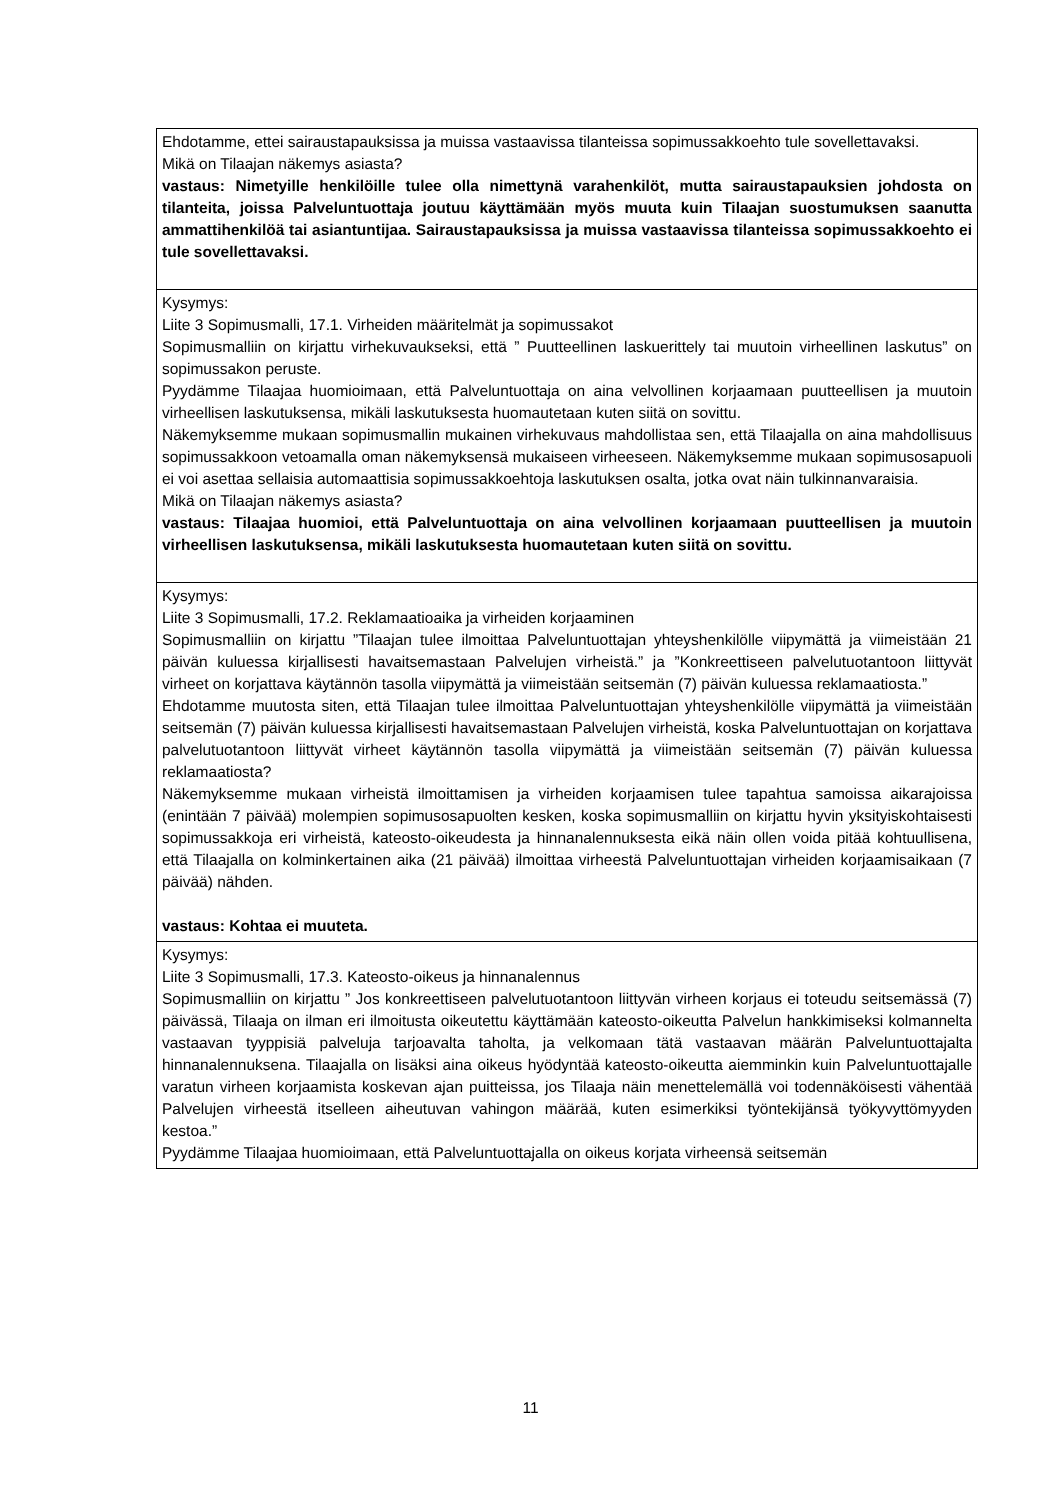| Ehdotamme, ettei sairaustapauksissa ja muissa vastaavissa tilanteissa sopimussakkoehto tule sovellettavaksi. Mikä on Tilaajan näkemys asiasta? vastaus: Nimetyille henkilöille tulee olla nimettynä varahenkilöt, mutta sairaustapauksien johdosta on tilanteita, joissa Palveluntuottaja joutuu käyttämään myös muuta kuin Tilaajan suostumuksen saanutta ammattihenkilöä tai asiantuntijaa. Sairaustapauksissa ja muissa vastaavissa tilanteissa sopimussakkoehto ei tule sovellettavaksi. |
| Kysymys: Liite 3 Sopimusmalli, 17.1. Virheiden määritelmät ja sopimussakot Sopimusmalliin on kirjattu virhekuvaukseksi, että ” Puutteellinen laskuerittely tai muutoin virheellinen laskutus” on sopimussakon peruste. Pyydämme Tilaajaa huomioimaan, että Palveluntuottaja on aina velvollinen korjaamaan puutteellisen ja muutoin virheellisen laskutuksensa, mikäli laskutuksesta huomautetaan kuten siitä on sovittu. Näkemyksemme mukaan sopimusmallin mukainen virhekuvaus mahdollistaa sen, että Tilaajalla on aina mahdollisuus sopimussakkoon vetoamalla oman näkemyksensä mukaiseen virheeseen. Näkemyksemme mukaan sopimusosapuoli ei voi asettaa sellaisia automaattisia sopimussakkoehtoja laskutuksen osalta, jotka ovat näin tulkinnanvaraisia. Mikä on Tilaajan näkemys asiasta? vastaus: Tilaajaa huomioi, että Palveluntuottaja on aina velvollinen korjaamaan puutteellisen ja muutoin virheellisen laskutuksensa, mikäli laskutuksesta huomautetaan kuten siitä on sovittu. |
| Kysymys: Liite 3 Sopimusmalli, 17.2. Reklamaatioaika ja virheiden korjaaminen Sopimusmalliin on kirjattu ”Tilaajan tulee ilmoittaa Palveluntuottajan yhteyshenkilölle viipymättä ja viimeistään 21 päivän kuluessa kirjallisesti havaitsemastaan Palvelujen virheistä.” ja ”Konkreettiseen palvelutuotantoon liittyvät virheet on korjattava käytännön tasolla viipymättä ja viimeistään seitsemän (7) päivän kuluessa reklamaatiosta.” Ehdotamme muutosta siten, että Tilaajan tulee ilmoittaa Palveluntuottajan yhteyshenkilölle viipymättä ja viimeistään seitsemän (7) päivän kuluessa kirjallisesti havaitsemastaan Palvelujen virheistä, koska Palveluntuottajan on korjattava palvelutuotantoon liittyvät virheet käytännön tasolla viipymättä ja viimeistään seitsemän (7) päivän kuluessa reklamaatiosta? Näkemyksemme mukaan virheistä ilmoittamisen ja virheiden korjaamisen tulee tapahtua samoissa aikarajoissa (enintään 7 päivää) molempien sopimusosapuolten kesken, koska sopimusmalliin on kirjattu hyvin yksityiskohtaisesti sopimussakkoja eri virheistä, kateosto-oikeudesta ja hinnanalennuksesta eikä näin ollen voida pitää kohtuullisena, että Tilaajalla on kolminkertainen aika (21 päivää) ilmoittaa virheestä Palveluntuottajan virheiden korjaamisaikaan (7 päivää) nähden. vastaus: Kohtaa ei muuteta. |
| Kysymys: Liite 3 Sopimusmalli, 17.3. Kateosto-oikeus ja hinnanalennus Sopimusmalliin on kirjattu ” Jos konkreettiseen palvelutuotantoon liittyvän virheen korjaus ei toteudu seitsemässä (7) päivässä, Tilaaja on ilman eri ilmoitusta oikeutettu käyttämään kateosto-oikeutta Palvelun hankkimiseksi kolmannelta vastaavan tyyppisiä palveluja tarjoavalta taholta, ja velkomaan tätä vastaavan määrän Palveluntuottajalta hinnanalennuksena. Tilaajalla on lisäksi aina oikeus hyödyntää kateosto-oikeutta aiemminkin kuin Palveluntuottajalle varatun virheen korjaamista koskevan ajan puitteissa, jos Tilaaja näin menettelemällä voi todennäköisesti vähentää Palvelujen virheestä itselleen aiheutuvan vahingon määrää, kuten esimerkiksi työntekijänsä työkyvyttömyyden kestoa.” Pyydämme Tilaajaa huomioimaan, että Palveluntuottajalla on oikeus korjata virheensä seitsemän |
11